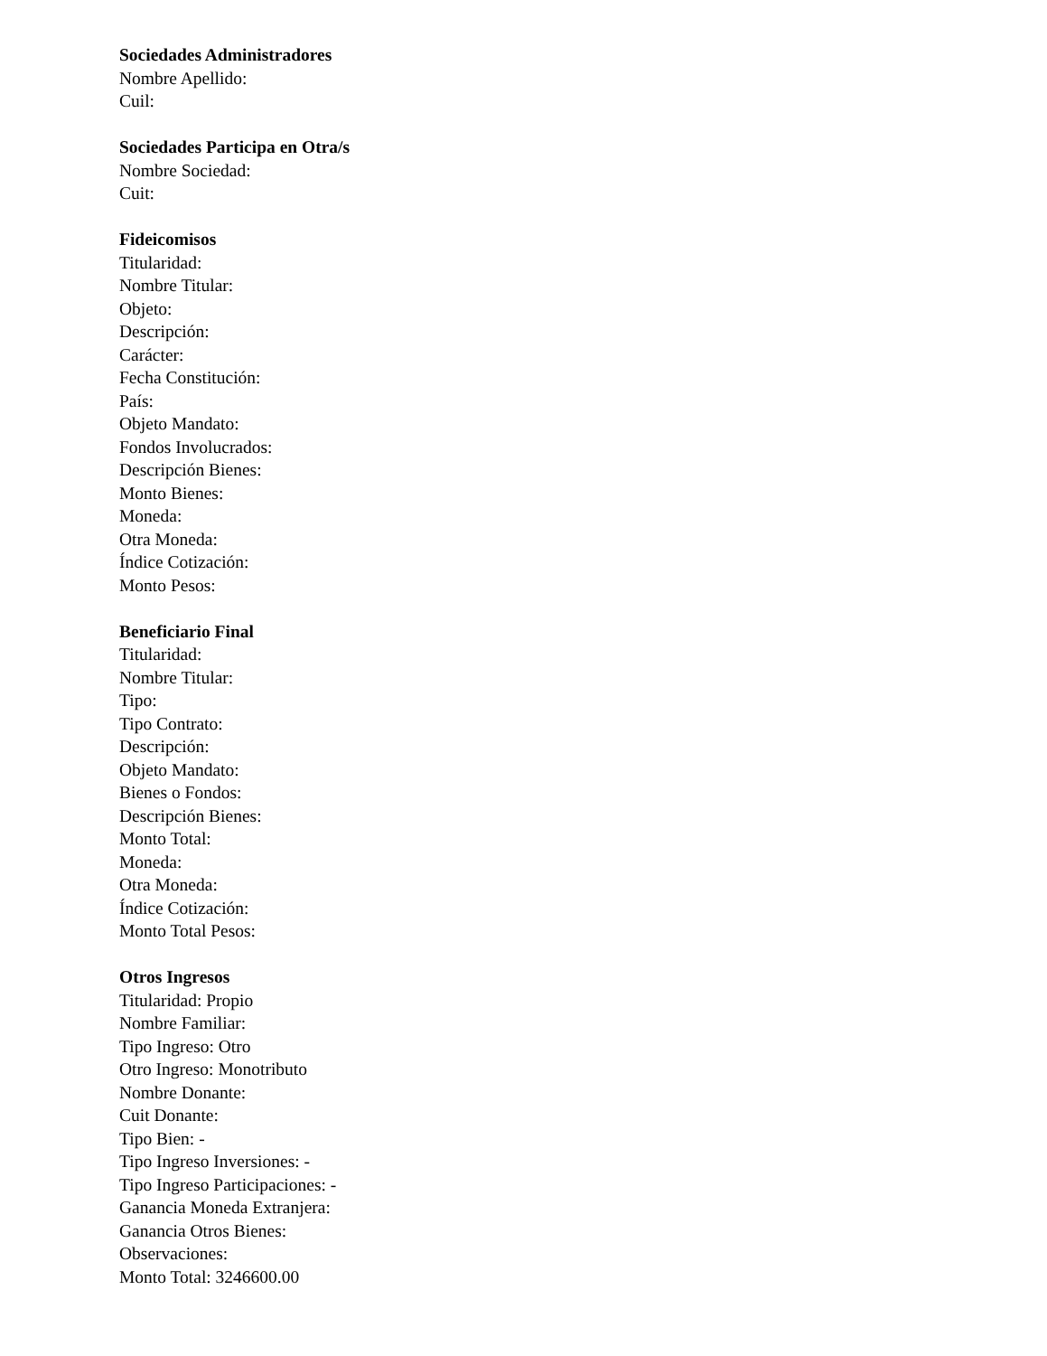Sociedades Administradores
Nombre Apellido:
Cuil:
Sociedades Participa en Otra/s
Nombre Sociedad:
Cuit:
Fideicomisos
Titularidad:
Nombre Titular:
Objeto:
Descripción:
Carácter:
Fecha Constitución:
País:
Objeto Mandato:
Fondos Involucrados:
Descripción Bienes:
Monto Bienes:
Moneda:
Otra Moneda:
Índice Cotización:
Monto Pesos:
Beneficiario Final
Titularidad:
Nombre Titular:
Tipo:
Tipo Contrato:
Descripción:
Objeto Mandato:
Bienes o Fondos:
Descripción Bienes:
Monto Total:
Moneda:
Otra Moneda:
Índice Cotización:
Monto Total Pesos:
Otros Ingresos
Titularidad: Propio
Nombre Familiar:
Tipo Ingreso: Otro
Otro Ingreso: Monotributo
Nombre Donante:
Cuit Donante:
Tipo Bien: -
Tipo Ingreso Inversiones: -
Tipo Ingreso Participaciones: -
Ganancia Moneda Extranjera:
Ganancia Otros Bienes:
Observaciones:
Monto Total: 3246600.00